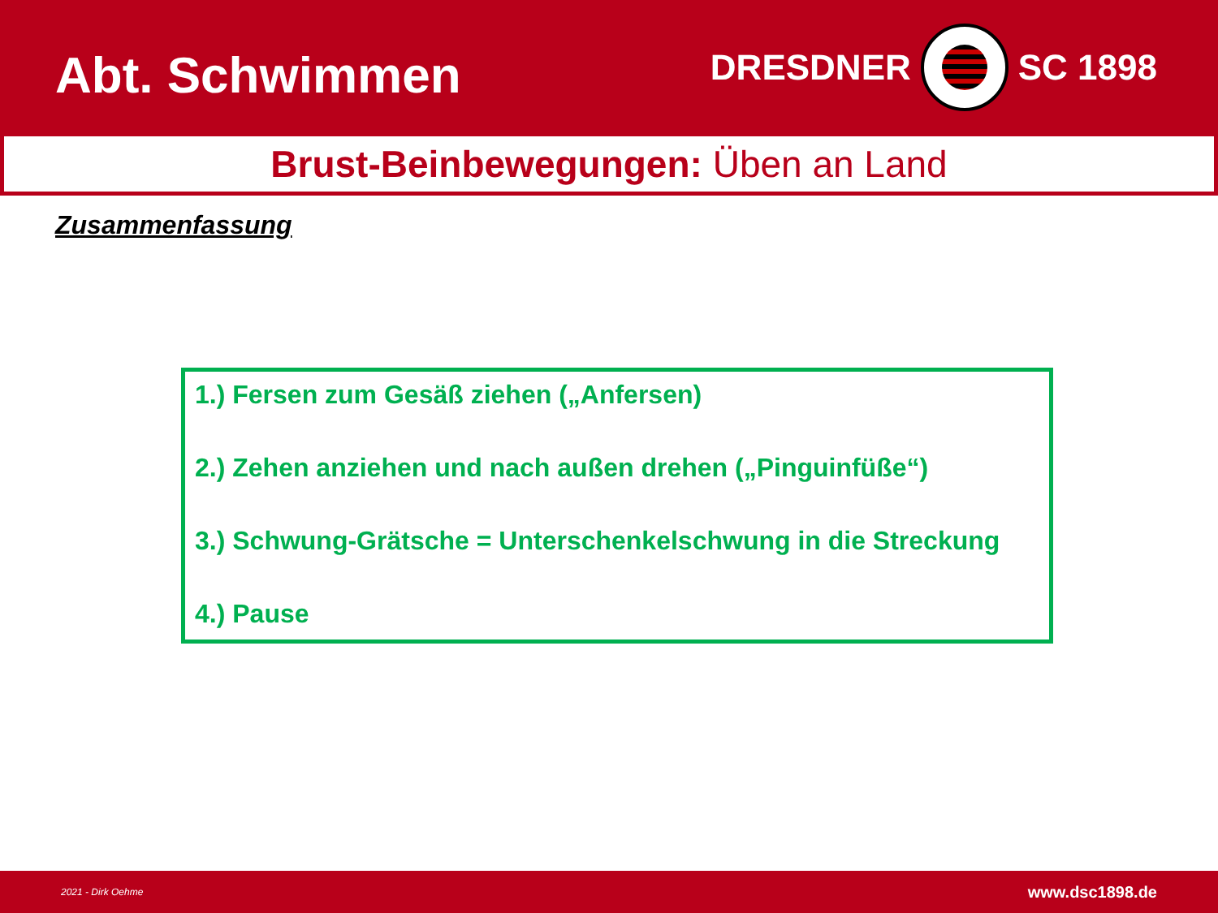Abt. Schwimmen
DRESDNER SC 1898
Brust-Beinbewegungen: Üben an Land
Zusammenfassung
1.) Fersen zum Gesäß ziehen („Anfersen)
2.) Zehen anziehen und nach außen drehen („Pinguinfüße“)
3.) Schwung-Grätsche = Unterschenkelschwung in die Streckung
4.) Pause
2021 - Dirk Oehme www.dsc1898.de